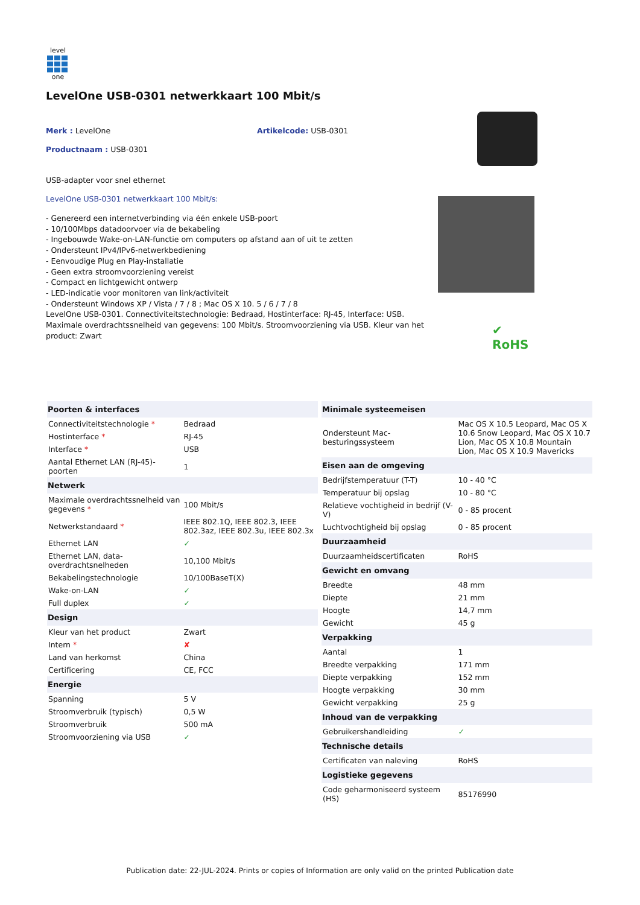level
one
LevelOne USB-0301 netwerkkaart 100 Mbit/s
Merk : LevelOne
Productnaam : USB-0301
Artikelcode: USB-0301
USB-adapter voor snel ethernet
LevelOne USB-0301 netwerkkaart 100 Mbit/s:
- Genereerd een internetverbinding via één enkele USB-poort
- 10/100Mbps datadoorvoer via de bekabeling
- Ingebouwde Wake-on-LAN-functie om computers op afstand aan of uit te zetten
- Ondersteunt IPv4/IPv6-netwerkbediening
- Eenvoudige Plug en Play-installatie
- Geen extra stroomvoorziening vereist
- Compact en lichtgewicht ontwerp
- LED-indicatie voor monitoren van link/activiteit
- Ondersteunt Windows XP / Vista / 7 / 8 ; Mac OS X 10. 5 / 6 / 7 / 8
LevelOne USB-0301. Connectiviteitstechnologie: Bedraad, Hostinterface: RJ-45, Interface: USB. Maximale overdrachtssnelheid van gegevens: 100 Mbit/s. Stroomvoorziening via USB. Kleur van het product: Zwart
✔
RoHS
| Poorten & interfaces | |
| --- | --- |
| Connectiviteitstechnologie * | Bedraad |
| Hostinterface * | RJ-45 |
| Interface * | USB |
| Aantal Ethernet LAN (RJ-45)-poorten | 1 |
| Netwerk | |
| Maximale overdrachtssnelheid van gegevens * | 100 Mbit/s |
| Netwerkstandaard * | IEEE 802.1Q, IEEE 802.3, IEEE 802.3az, IEEE 802.3u, IEEE 802.3x |
| Ethernet LAN | ✓ |
| Ethernet LAN, data-overdrachtsnelheden | 10,100 Mbit/s |
| Bekabelingstechnologie | 10/100BaseT(X) |
| Wake-on-LAN | ✓ |
| Full duplex | ✓ |
| Design | |
| Kleur van het product | Zwart |
| Intern * | ✘ |
| Land van herkomst | China |
| Certificering | CE, FCC |
| Energie | |
| Spanning | 5 V |
| Stroomverbruik (typisch) | 0,5 W |
| Stroomverbruik | 500 mA |
| Stroomvoorziening via USB | ✓ |
| Minimale systeemeisen | |
| --- | --- |
| Ondersteunt Mac-besturingssysteem | Mac OS X 10.5 Leopard, Mac OS X 10.6 Snow Leopard, Mac OS X 10.7 Lion, Mac OS X 10.8 Mountain Lion, Mac OS X 10.9 Mavericks |
| Eisen aan de omgeving | |
| Bedrijfstemperatuur (T-T) | 10 - 40 °C |
| Temperatuur bij opslag | 10 - 80 °C |
| Relatieve vochtigheid in bedrijf (V-V) | 0 - 85 procent |
| Luchtvochtigheid bij opslag | 0 - 85 procent |
| Duurzaamheid | |
| Duurzaamheidscertificaten | RoHS |
| Gewicht en omvang | |
| Breedte | 48 mm |
| Diepte | 21 mm |
| Hoogte | 14,7 mm |
| Gewicht | 45 g |
| Verpakking | |
| Aantal | 1 |
| Breedte verpakking | 171 mm |
| Diepte verpakking | 152 mm |
| Hoogte verpakking | 30 mm |
| Gewicht verpakking | 25 g |
| Inhoud van de verpakking | |
| Gebruikershandleiding | ✓ |
| Technische details | |
| Certificaten van naleving | RoHS |
| Logistieke gegevens | |
| Code geharmoniseerd systeem (HS) | 85176990 |
Publication date: 22-JUL-2024. Prints or copies of Information are only valid on the printed Publication date